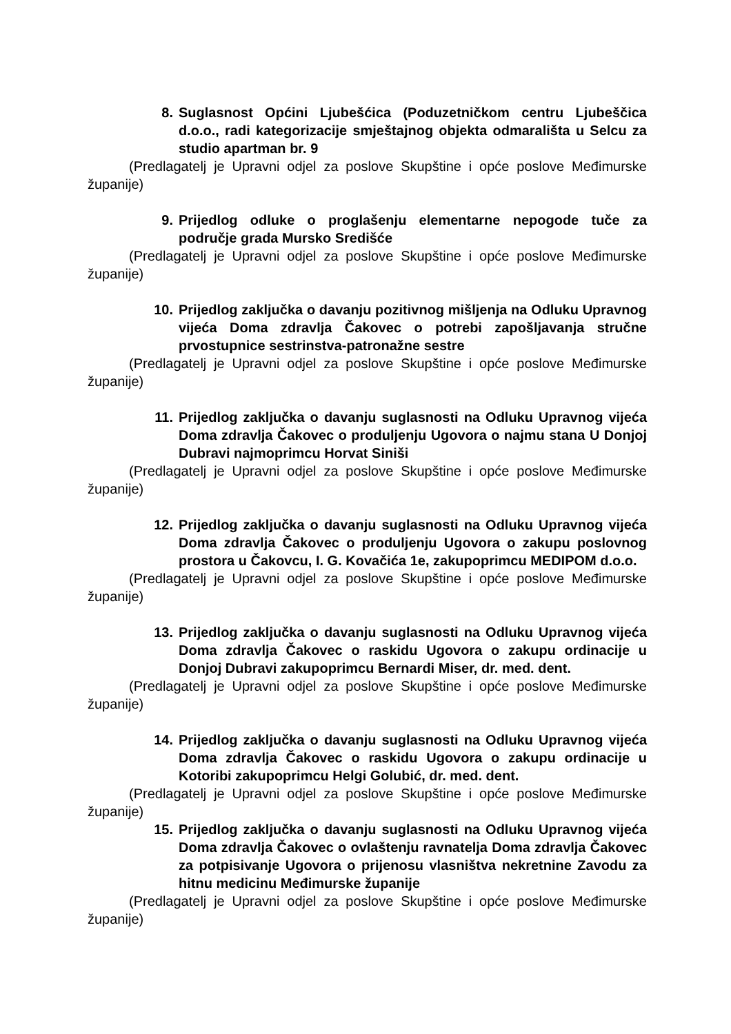8. Suglasnost Općini Ljubešćica (Poduzetničkom centru Ljubeščica d.o.o., radi kategorizacije smještajnog objekta odmarališta u Selcu za studio apartman br. 9
(Predlagatelj je Upravni odjel za poslove Skupštine i opće poslove Međimurske županije)
9. Prijedlog odluke o proglašenju elementarne nepogode tuče za područje grada Mursko Središće
(Predlagatelj je Upravni odjel za poslove Skupštine i opće poslove Međimurske županije)
10. Prijedlog zaključka o davanju pozitivnog mišljenja na Odluku Upravnog vijeća Doma zdravlja Čakovec o potrebi zapošljavanja stručne prvostupnice sestrinstva-patronažne sestre
(Predlagatelj je Upravni odjel za poslove Skupštine i opće poslove Međimurske županije)
11. Prijedlog zaključka o davanju suglasnosti na Odluku Upravnog vijeća Doma zdravlja Čakovec o produljenju Ugovora o najmu stana U Donjoj Dubravi najmoprimcu Horvat Siniši
(Predlagatelj je Upravni odjel za poslove Skupštine i opće poslove Međimurske županije)
12. Prijedlog zaključka o davanju suglasnosti na Odluku Upravnog vijeća Doma zdravlja Čakovec o produljenju Ugovora o zakupu poslovnog prostora u Čakovcu, I. G. Kovačića 1e, zakupoprimcu MEDIPOM d.o.o.
(Predlagatelj je Upravni odjel za poslove Skupštine i opće poslove Međimurske županije)
13. Prijedlog zaključka o davanju suglasnosti na Odluku Upravnog vijeća Doma zdravlja Čakovec o raskidu Ugovora o zakupu ordinacije u Donjoj Dubravi zakupoprimcu Bernardi Miser, dr. med. dent.
(Predlagatelj je Upravni odjel za poslove Skupštine i opće poslove Međimurske županije)
14. Prijedlog zaključka o davanju suglasnosti na Odluku Upravnog vijeća Doma zdravlja Čakovec o raskidu Ugovora o zakupu ordinacije u Kotoribi zakupoprimcu Helgi Golubić, dr. med. dent.
(Predlagatelj je Upravni odjel za poslove Skupštine i opće poslove Međimurske županije)
15. Prijedlog zaključka o davanju suglasnosti na Odluku Upravnog vijeća Doma zdravlja Čakovec o ovlaštenju ravnatelja Doma zdravlja Čakovec za potpisivanje Ugovora o prijenosu vlasništva nekretnine Zavodu za hitnu medicinu Međimurske županije
(Predlagatelj je Upravni odjel za poslove Skupštine i opće poslove Međimurske županije)